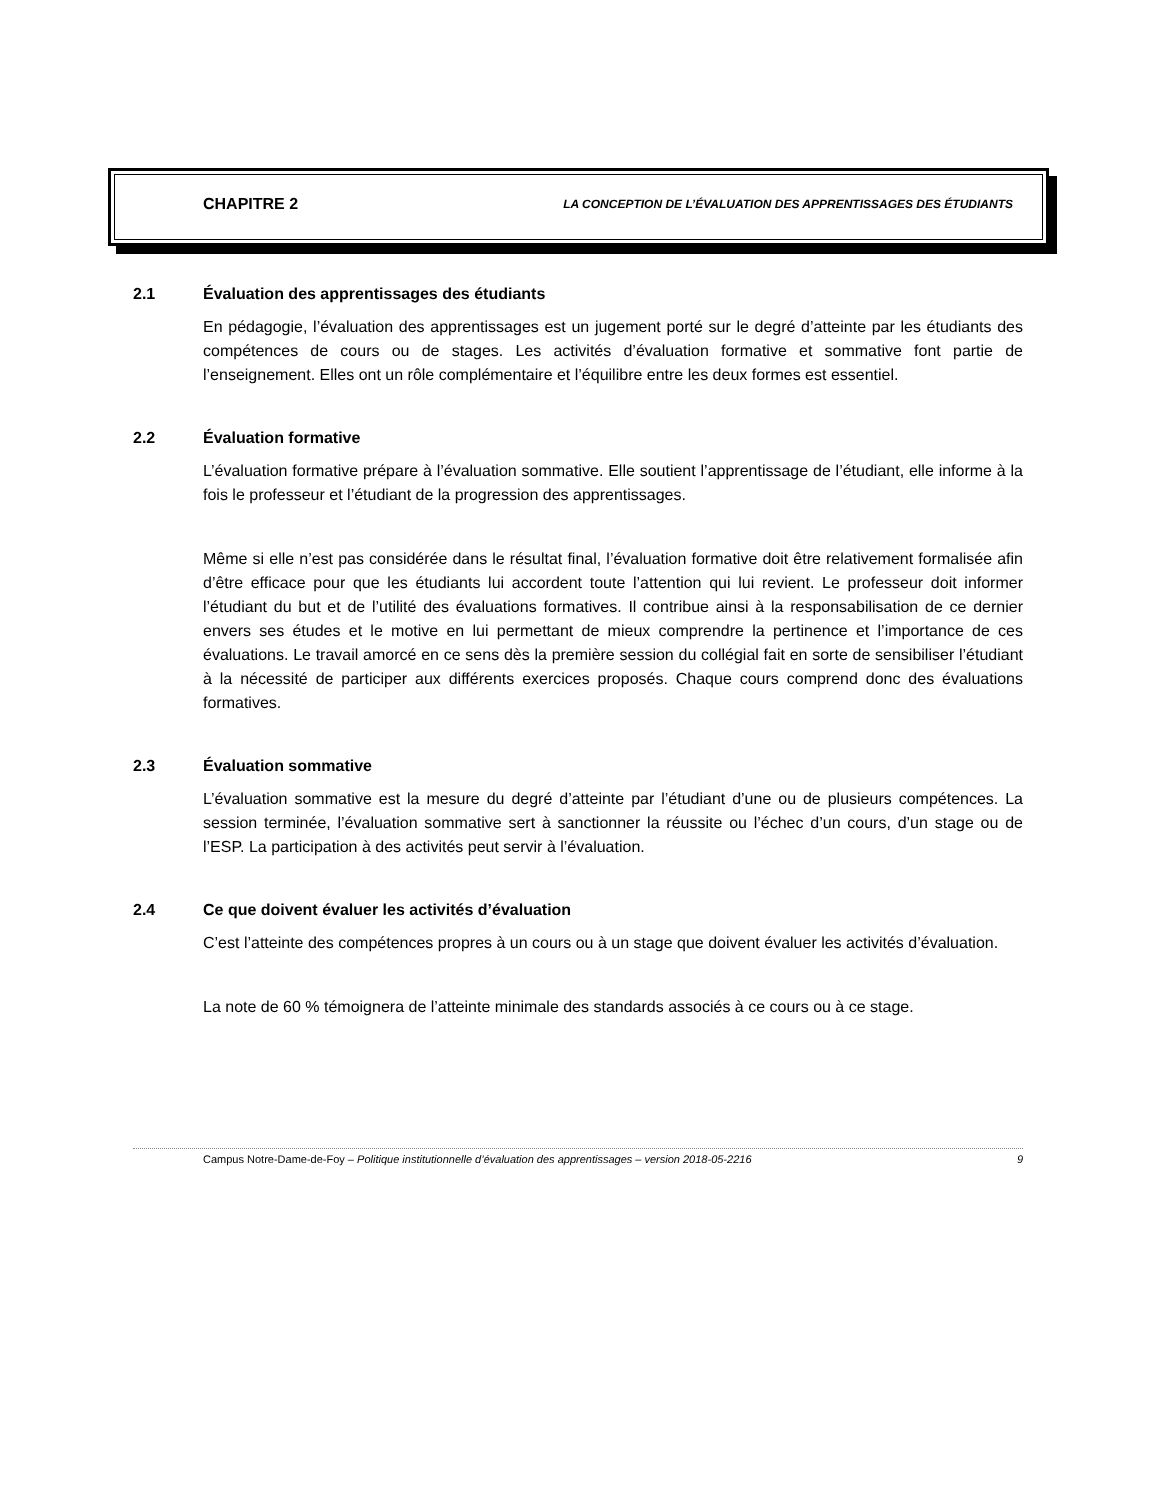CHAPITRE 2 LA CONCEPTION DE L’ÉVALUATION DES APPRENTISSAGES DES ÉTUDIANTS
2.1 Évaluation des apprentissages des étudiants
En pédagogie, l’évaluation des apprentissages est un jugement porté sur le degré d’atteinte par les étudiants des compétences de cours ou de stages. Les activités d’évaluation formative et sommative font partie de l’enseignement. Elles ont un rôle complémentaire et l’équilibre entre les deux formes est essentiel.
2.2 Évaluation formative
L’évaluation formative prépare à l’évaluation sommative. Elle soutient l’apprentissage de l’étudiant, elle informe à la fois le professeur et l’étudiant de la progression des apprentissages.
Même si elle n’est pas considérée dans le résultat final, l’évaluation formative doit être relativement formalisée afin d’être efficace pour que les étudiants lui accordent toute l’attention qui lui revient. Le professeur doit informer l’étudiant du but et de l’utilité des évaluations formatives. Il contribue ainsi à la responsabilisation de ce dernier envers ses études et le motive en lui permettant de mieux comprendre la pertinence et l’importance de ces évaluations. Le travail amorcé en ce sens dès la première session du collégial fait en sorte de sensibiliser l’étudiant à la nécessité de participer aux différents exercices proposés. Chaque cours comprend donc des évaluations formatives.
2.3 Évaluation sommative
L’évaluation sommative est la mesure du degré d’atteinte par l’étudiant d’une ou de plusieurs compétences. La session terminée, l’évaluation sommative sert à sanctionner la réussite ou l’échec d’un cours, d’un stage ou de l’ESP. La participation à des activités peut servir à l’évaluation.
2.4 Ce que doivent évaluer les activités d’évaluation
C’est l’atteinte des compétences propres à un cours ou à un stage que doivent évaluer les activités d’évaluation.
La note de 60 % témoignera de l’atteinte minimale des standards associés à ce cours ou à ce stage.
Campus Notre-Dame-de-Foy – Politique institutionnelle d’évaluation des apprentissages – version 2018-05-2216 9